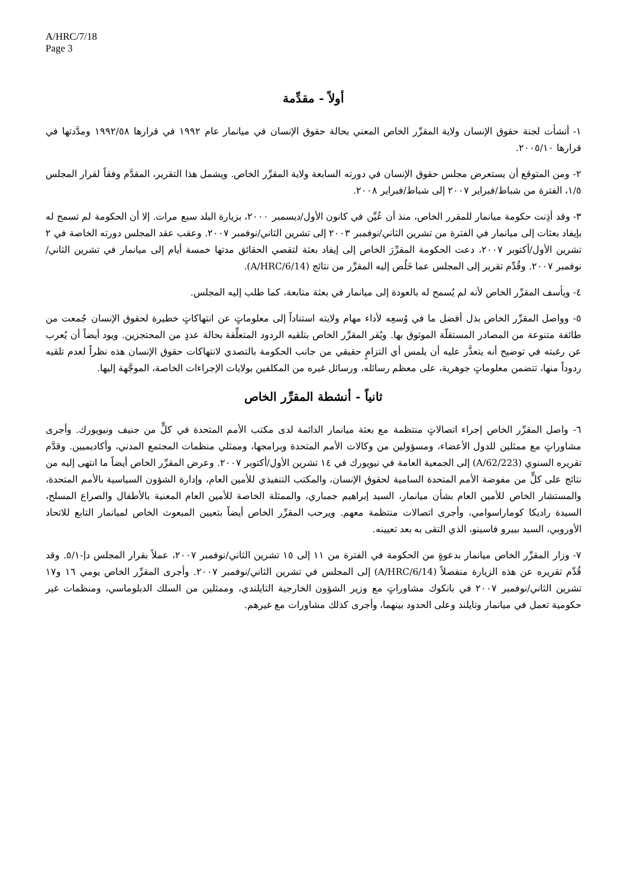A/HRC/7/18
Page 3
أولاً - مقدِّمة
١- أنشأت لجنة حقوق الإنسان ولاية المقرِّر الخاص المعني بحالة حقوق الإنسان في ميانمار عام ١٩٩٢ في قرارها ١٩٩٢/٥٨ ومدَّدتها في قرارها ٢٠٠٥/١٠.
٢- ومن المتوقع أن يستعرض مجلس حقوق الإنسان في دورته السابعة ولاية المقرِّر الخاص. ويشمل هذا التقرير، المقدَّم وفقاً لقرار المجلس ١/٥، الفترة من شباط/فبراير ٢٠٠٧ إلى شباط/فبراير ٢٠٠٨.
٣- وقد أذِنت حكومة ميانمار للمقرر الخاص، منذ أن عُيِّن في كانون الأول/ديسمبر ٢٠٠٠، بزيارة البلد سبع مرات. إلا أن الحكومة لم تسمح له بإيفاد بعثات إلى ميانمار في الفترة من تشرين الثاني/نوفمبر ٢٠٠٣ إلى تشرين الثاني/نوفمبر ٢٠٠٧. وعقب عقد المجلس دورته الخاصة في ٢ تشرين الأول/أكتوبر ٢٠٠٧، دعت الحكومة المقرِّرَ الخاص إلى إيفاد بعثة لتقصي الحقائق مدتها خمسة أيام إلى ميانمار في تشرين الثاني/نوفمبر ٢٠٠٧. وقُدِّم تقرير إلى المجلس عما خَلُص إليه المقرِّر من نتائج (A/HRC/6/14).
٤- ويأسف المقرِّر الخاص لأنه لم يُسمح له بالعودة إلى ميانمار في بعثة متابعة، كما طلب إليه المجلس.
٥- وواصل المقرِّر الخاص بذل أفضل ما في وُسعِه لأداء مهام ولايته استناداً إلى معلوماتٍ عن انتهاكاتٍ خطيرة لحقوق الإنسان جُمعت من طائفة متنوعة من المصادر المستقلّة الموثوق بها. ويُقر المقرِّر الخاص بتلقيه الردود المتعلِّقة بحالة عددٍ من المحتجزين. ويود أيضاً أن يُعرب عن رغبته في توضيح أنه يتعذَّر عليه أن يلمس أي التزامٍ حقيقي من جانب الحكومة بالتصدي لانتهاكات حقوق الإنسان هذه نظراً لعدم تلقيه ردوداً منها، تتضمن معلوماتٍ جوهرية، على معظم رسائله، ورسائل غيره من المكلفين بولايات الإجراءات الخاصة، الموجَّهة إليها.
ثانياً - أنشطة المقرِّر الخاص
٦- واصل المقرِّر الخاص إجراء اتصالاتٍ منتظمة مع بعثة ميانمار الدائمة لدى مكتب الأمم المتحدة في كلٍّ من جنيف ونيويورك. وأجرى مشاوراتٍ مع ممثلين للدول الأعضاء، ومسؤولين من وكالات الأمم المتحدة وبرامجها، وممثلي منظمات المجتمع المدني، وأكاديميين. وقدَّم تقريره السنوي (A/62/223) إلى الجمعية العامة في نيويورك في ١٤ تشرين الأول/أكتوبر ٢٠٠٧. وعرض المقرِّر الخاص أيضاً ما انتهى إليه من نتائج على كلٍّ من مفوضة الأمم المتحدة السامية لحقوق الإنسان، والمكتب التنفيذي للأمين العام، وإدارة الشؤون السياسية بالأمم المتحدة، والمستشار الخاص للأمين العام بشأن ميانمار، السيد إبراهيم جمباري، والممثلة الخاصة للأمين العام المعنية بالأطفال والصراع المسلح، السيدة راديكا كوماراسوامي، وأجرى اتصالات منتظمة معهم. ويرحب المقرِّر الخاص أيضاً بتعيين المبعوث الخاص لميانمار التابع للاتحاد الأوروبي، السيد بييرو فاسينو، الذي التقى به بعد تعيينه.
٧- وزار المقرِّر الخاص ميانمار بدعوةٍ من الحكومة في الفترة من ١١ إلى ١٥ تشرين الثاني/نوفمبر ٢٠٠٧، عملاً بقرار المجلس دإ-٥/١. وقد قُدِّم تقريره عن هذه الزيارة منفصلاً (A/HRC/6/14) إلى المجلس في تشرين الثاني/نوفمبر ٢٠٠٧. وأجرى المقرِّر الخاص يومي ١٦ و١٧ تشرين الثاني/نوفمبر ٢٠٠٧ في بانكوك مشاوراتٍ مع وزير الشؤون الخارجية التايلندي، وممثلين من السلك الدبلوماسي، ومنظمات غير حكومية تعمل في ميانمار وتايلند وعلى الحدود بينهما، وأجرى كذلك مشاورات مع غيرهم.